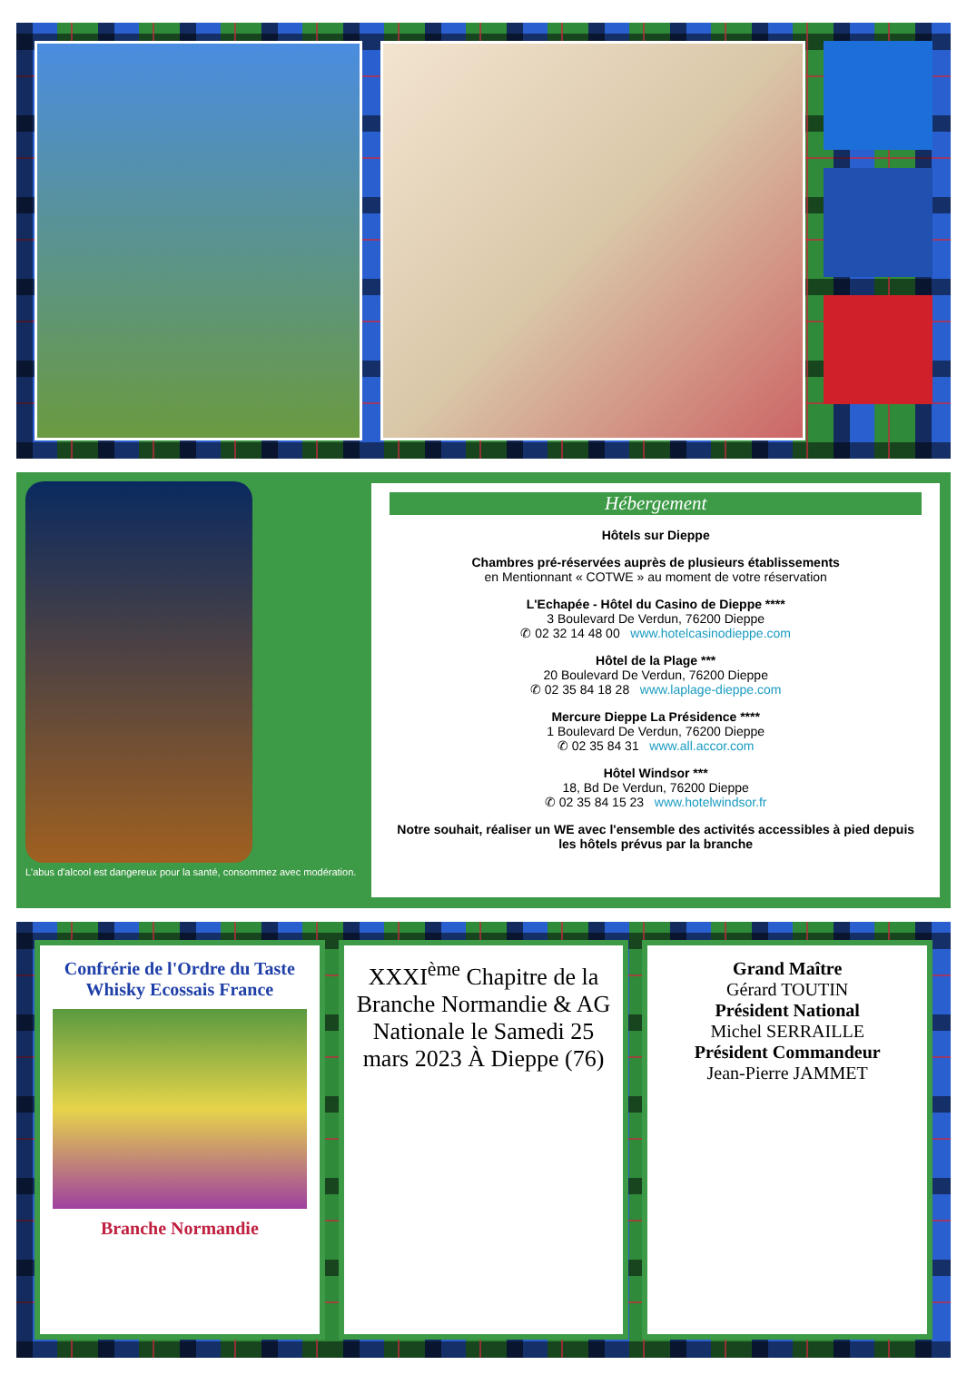L'abus d'alcool est dangereux pour la santé, consommez avec modération.
Hébergement
Hôtels sur Dieppe
Chambres pré-réservées auprès de plusieurs établissements
en Mentionnant « COTWE » au moment de votre réservation
L'Echapée - Hôtel du Casino de Dieppe ****
3 Boulevard De Verdun, 76200 Dieppe
✆ 02 32 14 48 00 www.hotelcasinodieppe.com
Hôtel de la Plage ***
20 Boulevard De Verdun, 76200 Dieppe
✆ 02 35 84 18 28 www.laplage-dieppe.com
Mercure Dieppe La Présidence ****
1 Boulevard De Verdun, 76200 Dieppe
✆ 02 35 84 31 www.all.accor.com
Hôtel Windsor ***
18, Bd De Verdun, 76200 Dieppe
✆ 02 35 84 15 23 www.hotelwindsor.fr
Notre souhait, réaliser un WE avec l'ensemble des activités accessibles à pied depuis les hôtels prévus par la branche
Confrérie de l'Ordre du Taste Whisky Ecossais France
Branche Normandie
XXXI<sup>ème</sup> Chapitre de la Branche Normandie & AG Nationale le Samedi 25 mars 2023 À Dieppe (76)
Grand Maître
Gérard TOUTIN
Président National
Michel SERRAILLE
Président Commandeur
Jean-Pierre JAMMET